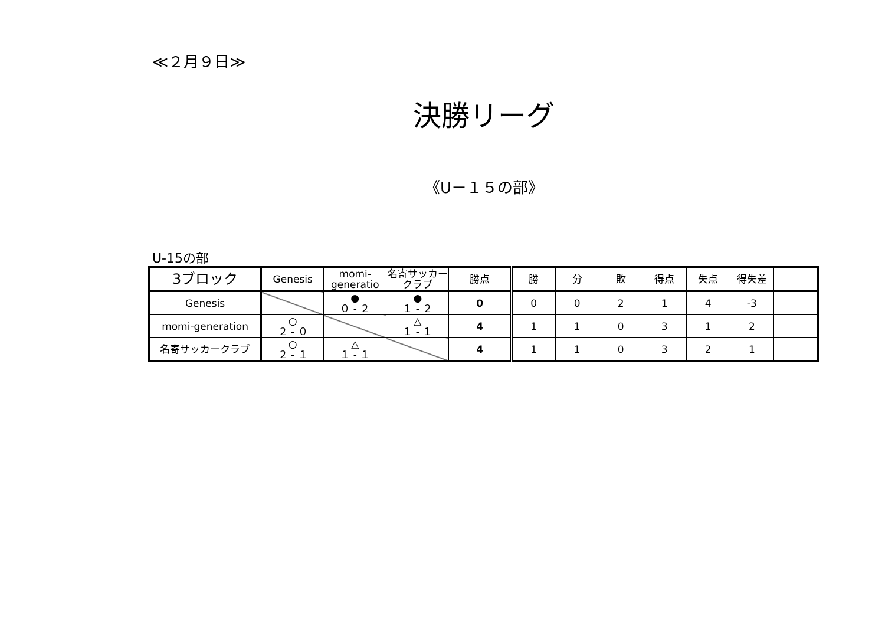≪２月９日≫
決勝リーグ
《U－１５の部》
U-15の部
| 3ブロック | Genesis | momi-generatio | 名寄サッカークラブ | 勝点 | 勝 | 分 | 敗 | 得点 | 失点 | 得失差 | |
| --- | --- | --- | --- | --- | --- | --- | --- | --- | --- | --- | --- |
| Genesis | | ● ０ - ２ | ● １ - ２ | 0 | 0 | 0 | 2 | 1 | 4 | -3 | |
| momi-generation | ○ ２ - ０ | | △ １ - １ | 4 | 1 | 1 | 0 | 3 | 1 | 2 | |
| 名寄サッカークラブ | ○ ２ - １ | △ １ - １ | | 4 | 1 | 1 | 0 | 3 | 2 | 1 | |